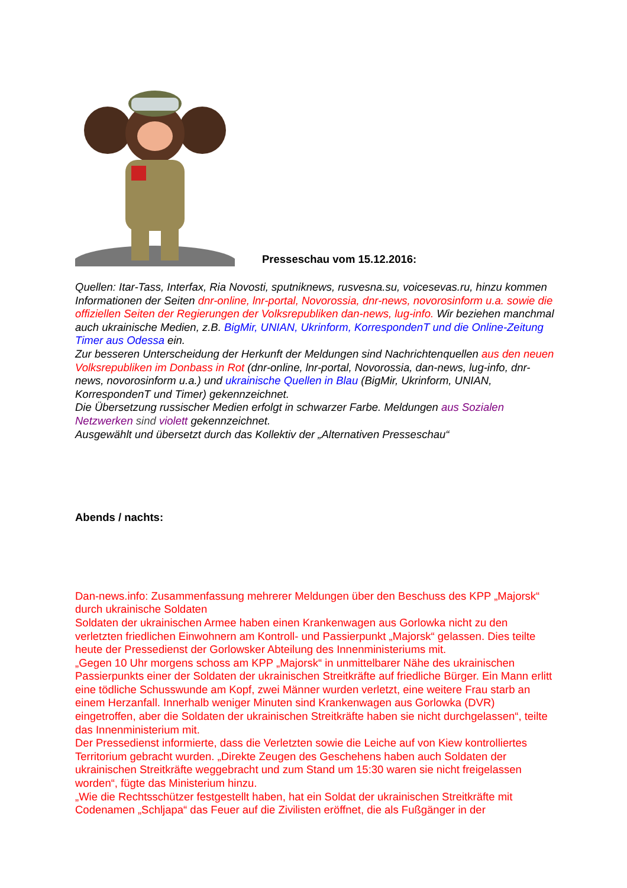Presseschau vom 15.12.2016:
Quellen: Itar-Tass, Interfax, Ria Novosti, sputniknews, rusvesna.su, voicesevas.ru, hinzu kommen Informationen der Seiten dnr-online, lnr-portal, Novorossia, dnr-news, novorosinform u.a. sowie die offiziellen Seiten der Regierungen der Volksrepubliken dan-news, lug-info. Wir beziehen manchmal auch ukrainische Medien, z.B. BigMir, UNIAN, Ukrinform, KorrespondenT und die Online-Zeitung Timer aus Odessa ein.
Zur besseren Unterscheidung der Herkunft der Meldungen sind Nachrichtenquellen aus den neuen Volksrepubliken im Donbass in Rot (dnr-online, lnr-portal, Novorossia, dan-news, lug-info, dnr-news, novorosinform u.a.) und ukrainische Quellen in Blau (BigMir, Ukrinform, UNIAN, KorrespondenT und Timer) gekennzeichnet.
Die Übersetzung russischer Medien erfolgt in schwarzer Farbe. Meldungen aus Sozialen Netzwerken sind violett gekennzeichnet.
Ausgewählt und übersetzt durch das Kollektiv der „Alternativen Presseschau“
Abends / nachts:
Dan-news.info: Zusammenfassung mehrerer Meldungen über den Beschuss des KPP „Majorsk“ durch ukrainische Soldaten
Soldaten der ukrainischen Armee haben einen Krankenwagen aus Gorlowka nicht zu den verletzten friedlichen Einwohnern am Kontroll- und Passierpunkt „Majorsk“ gelassen. Dies teilte heute der Pressedienst der Gorlowsker Abteilung des Innenministeriums mit.
„Gegen 10 Uhr morgens schoss am KPP „Majorsk“ in unmittelbarer Nähe des ukrainischen Passierpunkts einer der Soldaten der ukrainischen Streitkräfte auf friedliche Bürger. Ein Mann erlitt eine tödliche Schusswunde am Kopf, zwei Männer wurden verletzt, eine weitere Frau starb an einem Herzanfall. Innerhalb weniger Minuten sind Krankenwagen aus Gorlowka (DVR) eingetroffen, aber die Soldaten der ukrainischen Streitkräfte haben sie nicht durchgelassen“, teilte das Innenministerium mit.
Der Pressedienst informierte, dass die Verletzten sowie die Leiche auf von Kiew kontrolliertes Territorium gebracht wurden. „Direkte Zeugen des Geschehens haben auch Soldaten der ukrainischen Streitkräfte weggebracht und zum Stand um 15:30 waren sie nicht freigelassen worden“, fügte das Ministerium hinzu.
„Wie die Rechtsschützer festgestellt haben, hat ein Soldat der ukrainischen Streitkräfte mit Codenamen „Schljapa“ das Feuer auf die Zivilisten eröffnet, die als Fußgänger in der